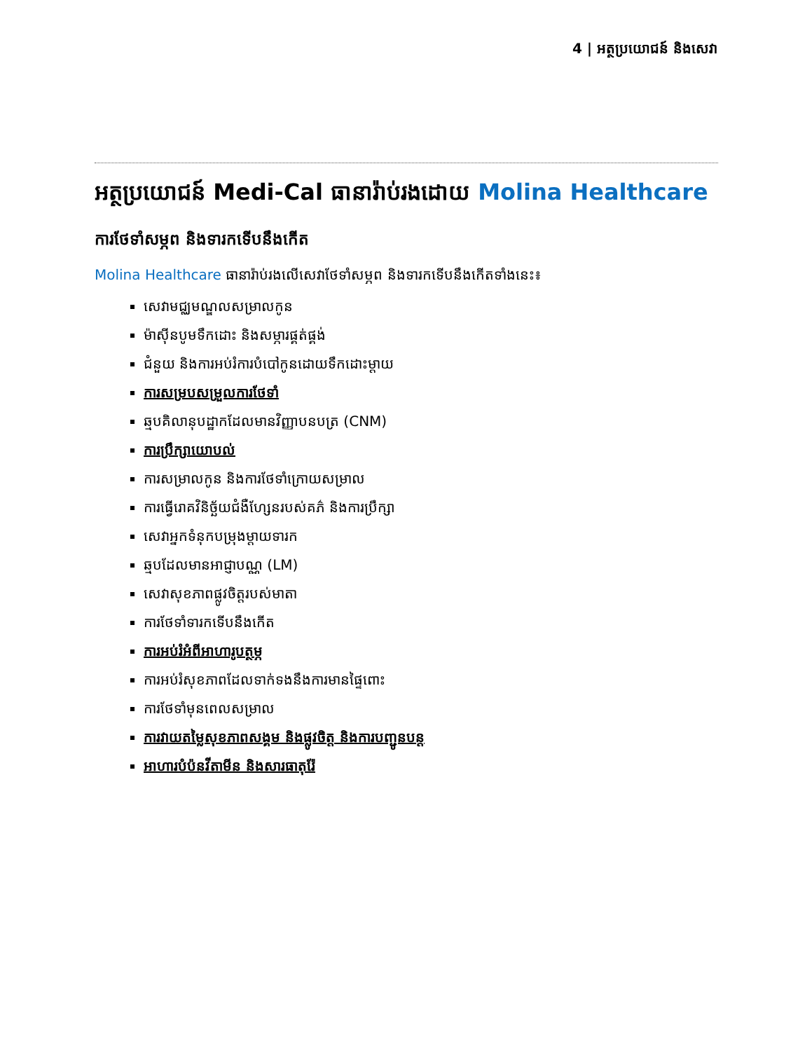4 | អត្ថប្រយោជន៍ និងសេវា
អត្ថប្រយោជន៍ Medi-Cal ធានារ៉ាប់រងដោយ Molina Healthcare
ការថែទាំសម្ភព និងទារកទើបនឹងកើត
Molina Healthcare ធានារ៉ាប់រងលើសេវាថែទាំសម្ភព និងទារកទើបនឹងកើតទាំងនេះ៖
សេវាមជ្ឈមណ្ឌលសម្រាលកូន
ម៉ាស៊ីនបូមទឹកដោះ និងសម្ភារផ្គត់ផ្គង់
ជំនួយ និងការអប់រំការបំបៅកូនដោយទឹកដោះម្ដាយ
ការសម្របសម្រួលការថែទាំ
ឆ្មបគិលានុបដ្ឋាកដែលមានវិញ្ញាបនបត្រ (CNM)
ការប្រឹក្សាយោបល់
ការសម្រាលកូន និងការថែទាំក្រោយសម្រាល
ការធ្វើរោគវិនិច្ឆ័យជំងឺហ្សែនរបស់គភ៌ និងការប្រឹក្សា
សេវាអ្នកទំនុកបម្រុងម្ដាយទារក
ឆ្មបដែលមានអាជ្ញាបណ្ណ (LM)
សេវាសុខភាពផ្លូវចិត្តរបស់មាតា
ការថែទាំទារកទើបនឹងកើត
ការអប់រំអំពីអាហារូបត្ថម្ភ
ការអប់រំសុខភាពដែលទាក់ទងនឹងការមានផ្ទៃពោះ
ការថែទាំមុនពេលសម្រាល
ការវាយតម្លៃសុខភាពសង្គម និងផ្លូវចិត្ត និងការបញ្ជូនបន្ត
អាហារបំប៉នវីតាមីន និងសារធាតុរ៉ែ